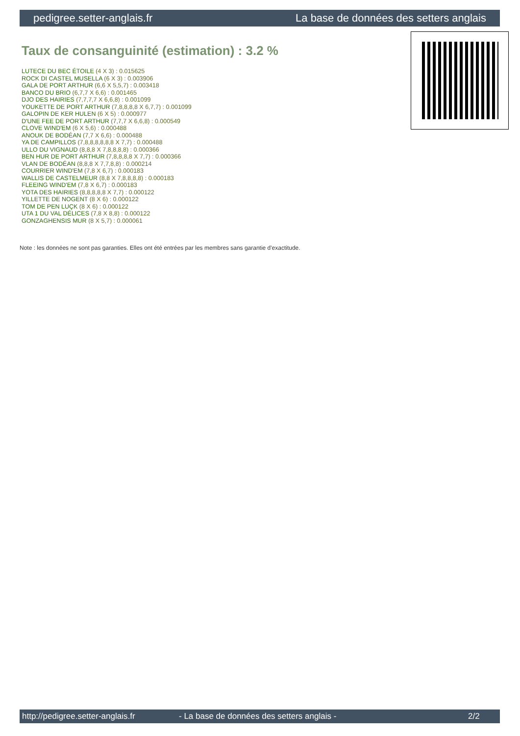pedigree.setter-anglais.fr La base de données des setters anglais
Taux de consanguinité (estimation) : 3.2 %
LUTECE DU BEC ÉTOILE (4 X 3) : 0.015625
ROCK DI CASTEL MUSELLA (6 X 3) : 0.003906
GALA DE PORT ARTHUR (6,6 X 5,5,7) : 0.003418
BANCO DU BRIO (6,7,7 X 6,6) : 0.001465
DJO DES HAIRIES (7,7,7,7 X 6,6,8) : 0.001099
YOUKETTE DE PORT ARTHUR (7,8,8,8,8 X 6,7,7) : 0.001099
GALOPIN DE KER HULEN (6 X 5) : 0.000977
D'UNE FEE DE PORT ARTHUR (7,7,7 X 6,6,8) : 0.000549
CLOVE WIND'EM (6 X 5,6) : 0.000488
ANOUK DE BODÉAN (7,7 X 6,6) : 0.000488
YA DE CAMPILLOS (7,8,8,8,8,8,8 X 7,7) : 0.000488
ULLO DU VIGNAUD (8,8,8 X 7,8,8,8,8) : 0.000366
BEN HUR DE PORT ARTHUR (7,8,8,8,8 X 7,7) : 0.000366
VLAN DE BODÉAN (8,8,8 X 7,7,8,8) : 0.000214
COURRIER WIND'EM (7,8 X 6,7) : 0.000183
WALLIS DE CASTELMEUR (8,8 X 7,8,8,8,8) : 0.000183
FLEEING WIND'EM (7,8 X 6,7) : 0.000183
YOTA DES HAIRIES (8,8,8,8,8 X 7,7) : 0.000122
YILLETTE DE NOGENT (8 X 6) : 0.000122
TOM DE PEN LUÇK (8 X 6) : 0.000122
UTA 1 DU VAL DÉLICES (7,8 X 8,8) : 0.000122
GONZAGHENSIS MUR (8 X 5,7) : 0.000061
Note : les données ne sont pas garanties. Elles ont été entrées par les membres sans garantie d'exactitude.
http://pedigree.setter-anglais.fr - La base de données des setters anglais - 2/2